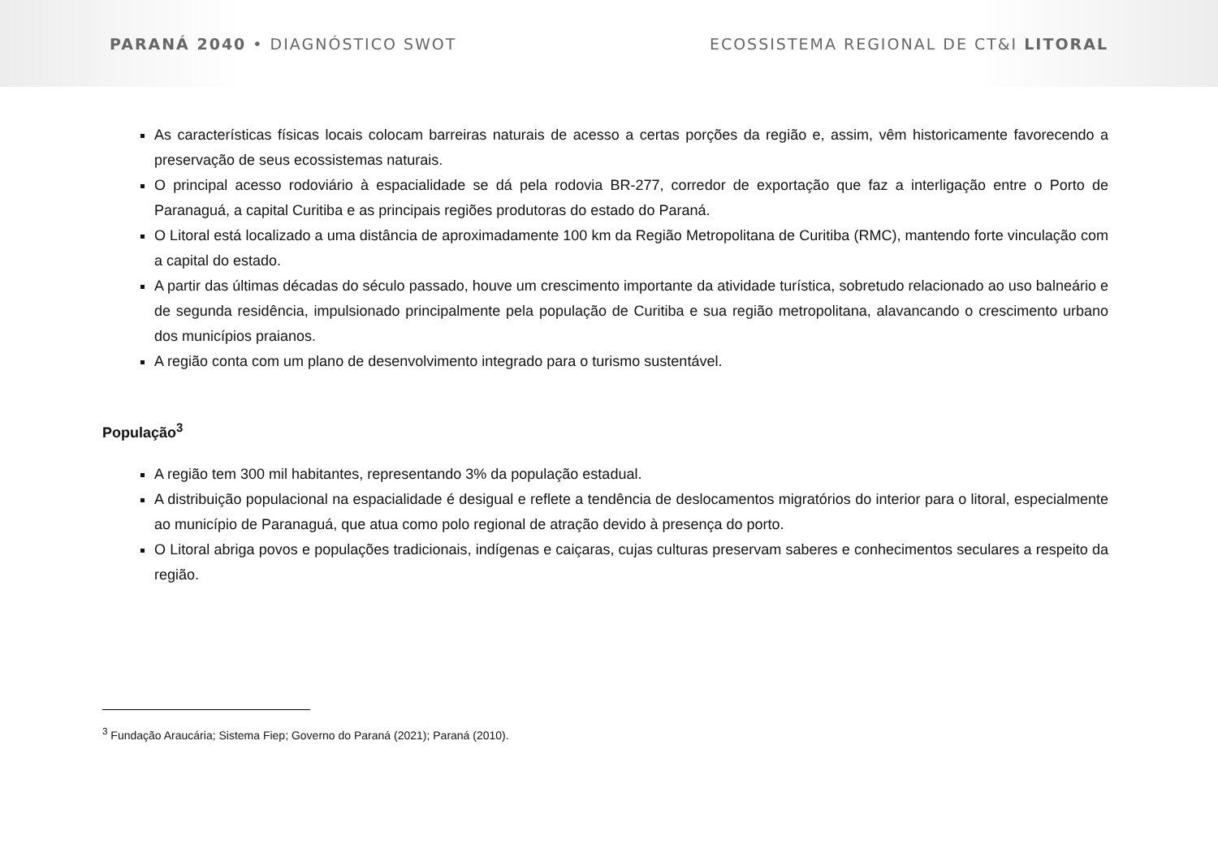PARANÁ 2040 • DIAGNÓSTICO SWOT ECOSSISTEMA REGIONAL DE CT&I LITORAL
As características físicas locais colocam barreiras naturais de acesso a certas porções da região e, assim, vêm historicamente favorecendo a preservação de seus ecossistemas naturais.
O principal acesso rodoviário à espacialidade se dá pela rodovia BR-277, corredor de exportação que faz a interligação entre o Porto de Paranaguá, a capital Curitiba e as principais regiões produtoras do estado do Paraná.
O Litoral está localizado a uma distância de aproximadamente 100 km da Região Metropolitana de Curitiba (RMC), mantendo forte vinculação com a capital do estado.
A partir das últimas décadas do século passado, houve um crescimento importante da atividade turística, sobretudo relacionado ao uso balneário e de segunda residência, impulsionado principalmente pela população de Curitiba e sua região metropolitana, alavancando o crescimento urbano dos municípios praianos.
A região conta com um plano de desenvolvimento integrado para o turismo sustentável.
População<sup>3</sup>
A região tem 300 mil habitantes, representando 3% da população estadual.
A distribuição populacional na espacialidade é desigual e reflete a tendência de deslocamentos migratórios do interior para o litoral, especialmente ao município de Paranaguá, que atua como polo regional de atração devido à presença do porto.
O Litoral abriga povos e populações tradicionais, indígenas e caiçaras, cujas culturas preservam saberes e conhecimentos seculares a respeito da região.
<sup>3</sup> Fundação Araucária; Sistema Fiep; Governo do Paraná (2021); Paraná (2010).